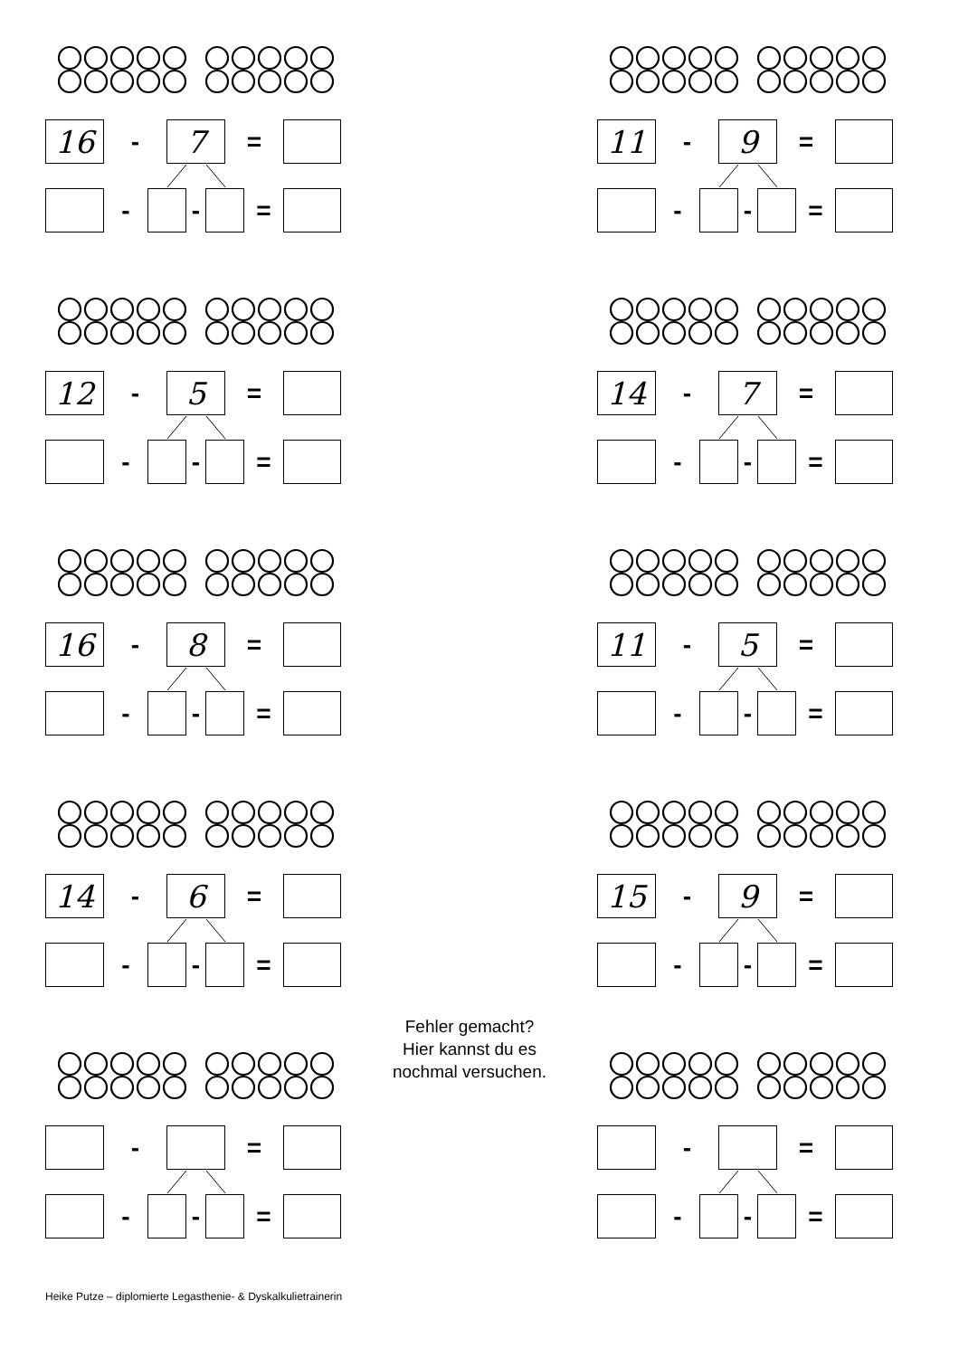16
-
7
=
-
-
=
11
-
9
=
-
-
=
12
-
5
=
-
-
=
14
-
7
=
-
-
=
16
-
8
=
-
-
=
11
-
5
=
-
-
=
14
-
6
=
-
-
=
15
-
9
=
-
-
=
-
=
-
-
=
Fehler gemacht?
Hier kannst du es
nochmal versuchen.
-
=
-
-
=
Heike Putze – diplomierte Legasthenie- & Dyskalkulietrainerin